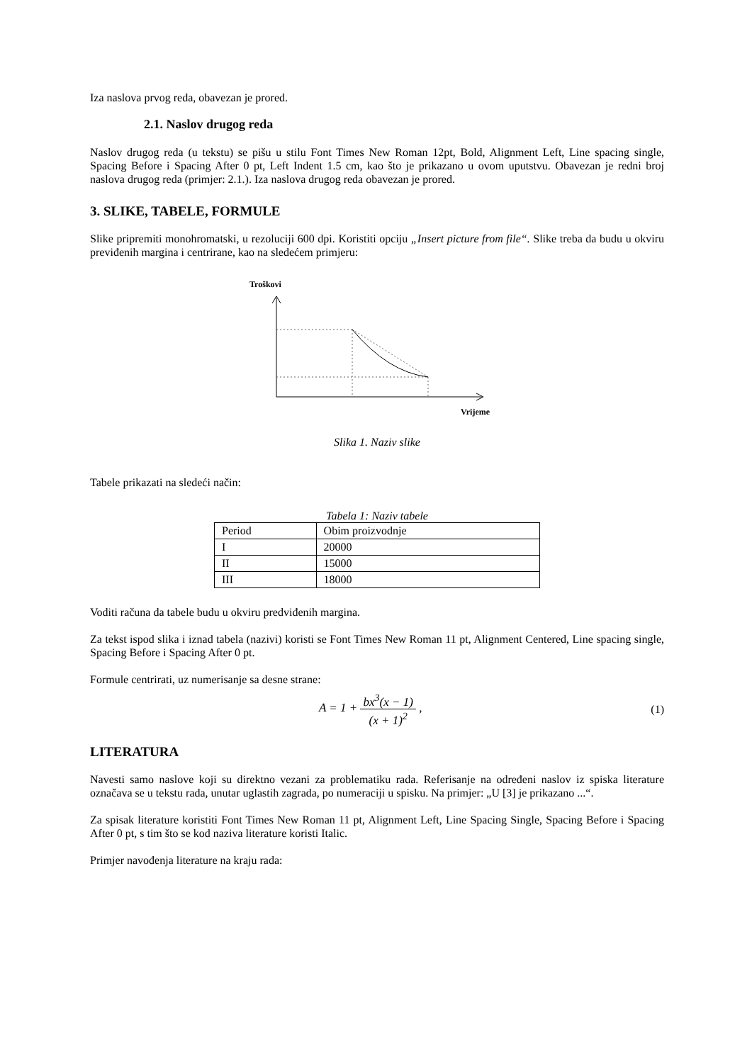Iza naslova prvog reda, obavezan je prored.
2.1. Naslov drugog reda
Naslov drugog reda (u tekstu) se pišu u stilu Font Times New Roman 12pt, Bold, Alignment Left, Line spacing single, Spacing Before i Spacing After 0 pt, Left Indent 1.5 cm, kao što je prikazano u ovom uputstvu. Obavezan je redni broj naslova drugog reda (primjer: 2.1.). Iza naslova drugog reda obavezan je prored.
3. SLIKE, TABELE, FORMULE
Slike pripremiti monohromatski, u rezoluciji 600 dpi. Koristiti opciju „Insert picture from file“. Slike treba da budu u okviru previđenih margina i centrirane, kao na sledećem primjeru:
Troškovi
Vrijeme
Slika 1. Naziv slike
Tabele prikazati na sledeći način:
Tabela 1: Naziv tabele
| Period | Obim proizvodnje |
| I | 20000 |
| II | 15000 |
| III | 18000 |
Voditi računa da tabele budu u okviru predviđenih margina.
Za tekst ispod slika i iznad tabela (nazivi) koristi se Font Times New Roman 11 pt, Alignment Centered, Line spacing single, Spacing Before i Spacing After 0 pt.
Formule centrirati, uz numerisanje sa desne strane:
A = 1 + bx<sup>3</sup>(x − 1) (x + 1)<sup>2</sup> , (1)
LITERATURA
Navesti samo naslove koji su direktno vezani za problematiku rada. Referisanje na određeni naslov iz spiska literature označava se u tekstu rada, unutar uglastih zagrada, po numeraciji u spisku. Na primjer: „U [3] je prikazano ...“.
Za spisak literature koristiti Font Times New Roman 11 pt, Alignment Left, Line Spacing Single, Spacing Before i Spacing After 0 pt, s tim što se kod naziva literature koristi Italic.
Primjer navođenja literature na kraju rada: